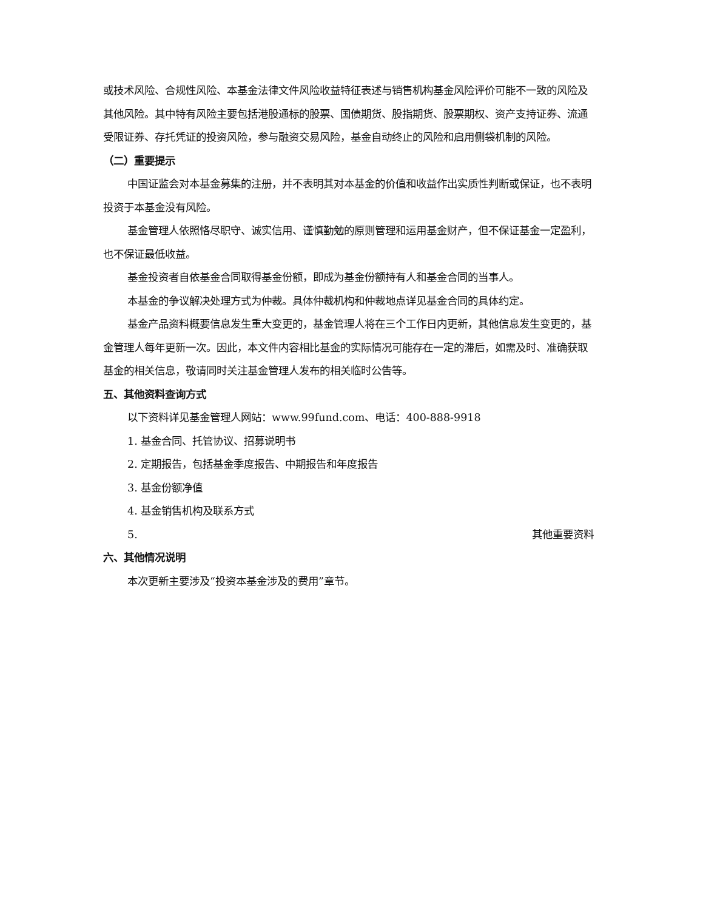或技术风险、合规性风险、本基金法律文件风险收益特征表述与销售机构基金风险评价可能不一致的风险及其他风险。其中特有风险主要包括港股通标的股票、国债期货、股指期货、股票期权、资产支持证券、流通受限证券、存托凭证的投资风险，参与融资交易风险，基金自动终止的风险和启用侧袋机制的风险。
（二）重要提示
中国证监会对本基金募集的注册，并不表明其对本基金的价值和收益作出实质性判断或保证，也不表明投资于本基金没有风险。
基金管理人依照恪尽职守、诚实信用、谨慎勤勉的原则管理和运用基金财产，但不保证基金一定盈利，也不保证最低收益。
基金投资者自依基金合同取得基金份额，即成为基金份额持有人和基金合同的当事人。
本基金的争议解决处理方式为仲裁。具体仲裁机构和仲裁地点详见基金合同的具体约定。
基金产品资料概要信息发生重大变更的，基金管理人将在三个工作日内更新，其他信息发生变更的，基金管理人每年更新一次。因此，本文件内容相比基金的实际情况可能存在一定的滞后，如需及时、准确获取基金的相关信息，敬请同时关注基金管理人发布的相关临时公告等。
五、其他资料查询方式
以下资料详见基金管理人网站：www.99fund.com、电话：400-888-9918
1. 基金合同、托管协议、招募说明书
2. 定期报告，包括基金季度报告、中期报告和年度报告
3. 基金份额净值
4. 基金销售机构及联系方式
5. 其他重要资料
六、其他情况说明
本次更新主要涉及“投资本基金涉及的费用”章节。